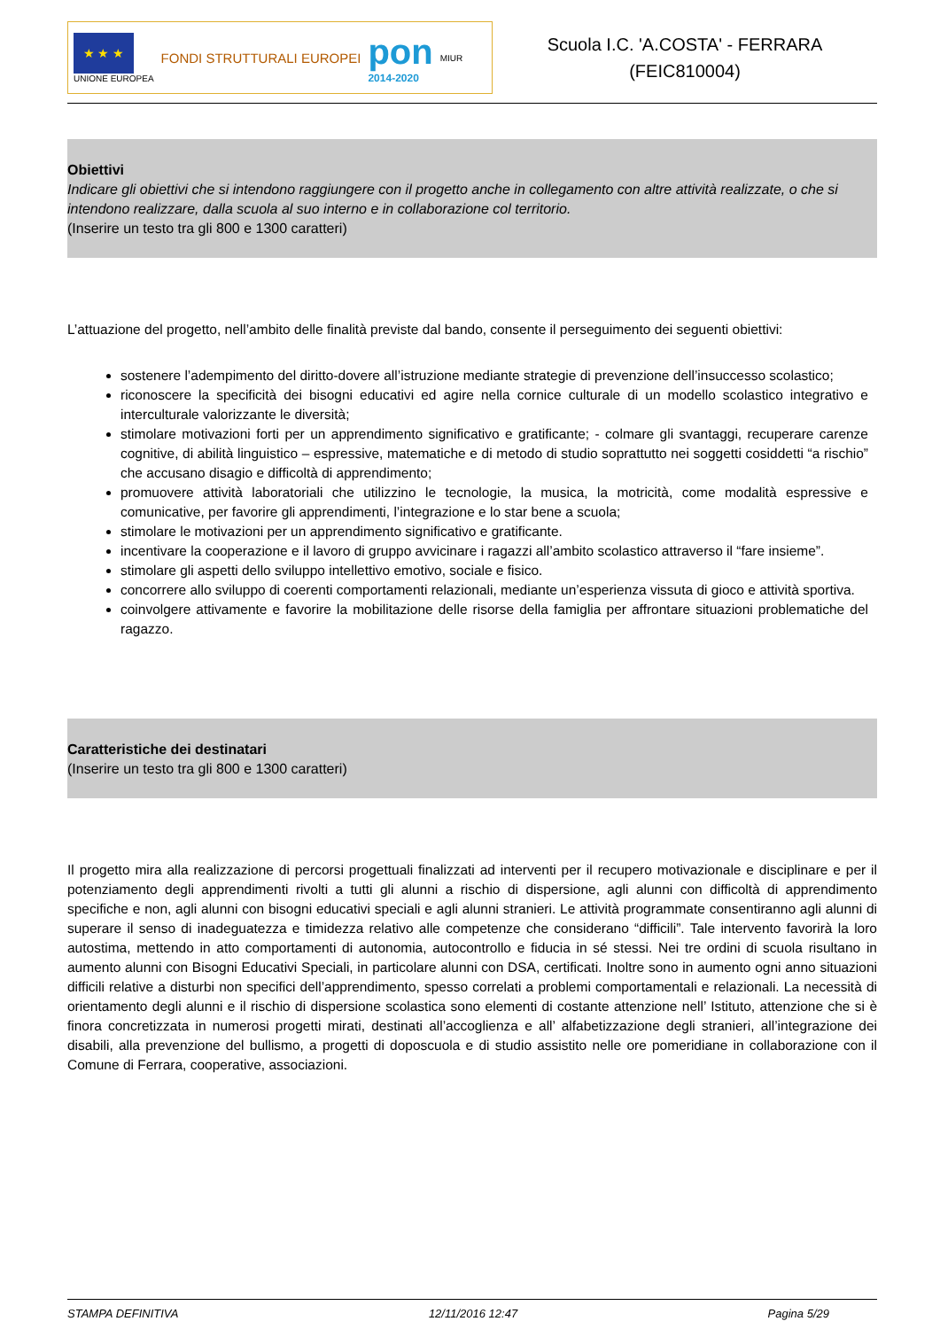★ ★ ★
UNIONE EUROPEA
FONDI STRUTTURALI EUROPEI
pon
2014-2020
MIUR
Scuola I.C. 'A.COSTA' - FERRARA
(FEIC810004)
Obiettivi
Indicare gli obiettivi che si intendono raggiungere con il progetto anche in collegamento con altre attività realizzate, o che si intendono realizzare, dalla scuola al suo interno e in collaborazione col territorio.
(Inserire un testo tra gli 800 e 1300 caratteri)
L’attuazione del progetto, nell’ambito delle finalità previste dal bando, consente il perseguimento dei seguenti obiettivi:
sostenere l’adempimento del diritto-dovere all’istruzione mediante strategie di prevenzione dell’insuccesso scolastico;
riconoscere la specificità dei bisogni educativi ed agire nella cornice culturale di un modello scolastico integrativo e interculturale valorizzante le diversità;
stimolare motivazioni forti per un apprendimento significativo e gratificante; - colmare gli svantaggi, recuperare carenze cognitive, di abilità linguistico – espressive, matematiche e di metodo di studio soprattutto nei soggetti cosiddetti “a rischio” che accusano disagio e difficoltà di apprendimento;
promuovere attività laboratoriali che utilizzino le tecnologie, la musica, la motricità, come modalità espressive e comunicative, per favorire gli apprendimenti, l’integrazione e lo star bene a scuola;
stimolare le motivazioni per un apprendimento significativo e gratificante.
incentivare la cooperazione e il lavoro di gruppo avvicinare i ragazzi all’ambito scolastico attraverso il “fare insieme”.
stimolare gli aspetti dello sviluppo intellettivo emotivo, sociale e fisico.
concorrere allo sviluppo di coerenti comportamenti relazionali, mediante un’esperienza vissuta di gioco e attività sportiva.
coinvolgere attivamente e favorire la mobilitazione delle risorse della famiglia per affrontare situazioni problematiche del ragazzo.
Caratteristiche dei destinatari
(Inserire un testo tra gli 800 e 1300 caratteri)
Il progetto mira alla realizzazione di percorsi progettuali finalizzati ad interventi per il recupero motivazionale e disciplinare e per il potenziamento degli apprendimenti rivolti a tutti gli alunni a rischio di dispersione, agli alunni con difficoltà di apprendimento specifiche e non, agli alunni con bisogni educativi speciali e agli alunni stranieri. Le attività programmate consentiranno agli alunni di superare il senso di inadeguatezza e timidezza relativo alle competenze che considerano “difficili”. Tale intervento favorirà la loro autostima, mettendo in atto comportamenti di autonomia, autocontrollo e fiducia in sé stessi. Nei tre ordini di scuola risultano in aumento alunni con Bisogni Educativi Speciali, in particolare alunni con DSA, certificati. Inoltre sono in aumento ogni anno situazioni difficili relative a disturbi non specifici dell’apprendimento, spesso correlati a problemi comportamentali e relazionali. La necessità di orientamento degli alunni e il rischio di dispersione scolastica sono elementi di costante attenzione nell’ Istituto, attenzione che si è finora concretizzata in numerosi progetti mirati, destinati all’accoglienza e all’ alfabetizzazione degli stranieri, all’integrazione dei disabili, alla prevenzione del bullismo, a progetti di doposcuola e di studio assistito nelle ore pomeridiane in collaborazione con il Comune di Ferrara, cooperative, associazioni.
STAMPA DEFINITIVA 12/11/2016 12:47 Pagina 5/29